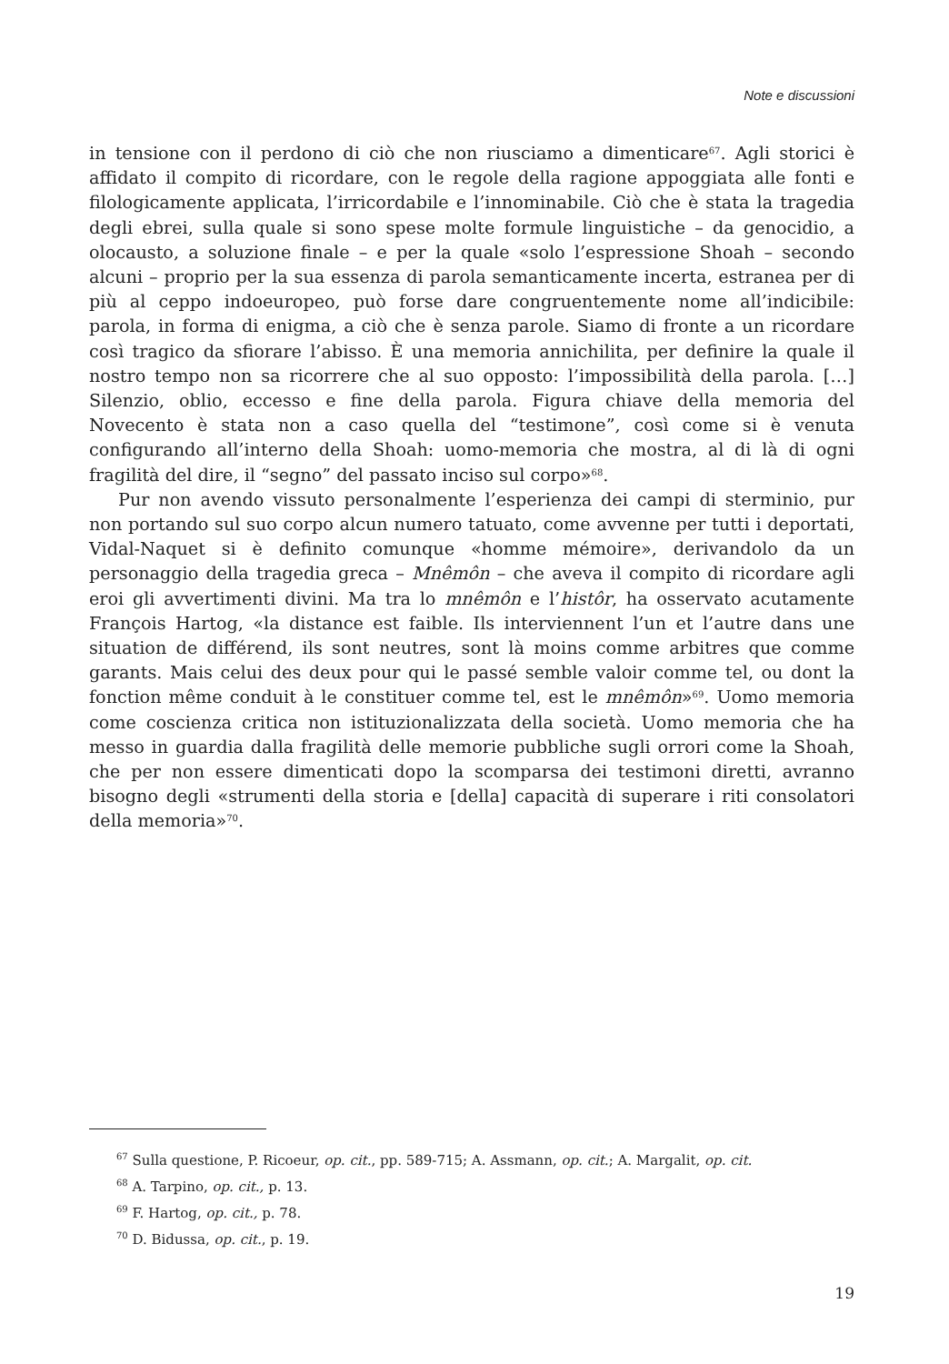Note e discussioni
in tensione con il perdono di ciò che non riusciamo a dimenticare<sup>67</sup>. Agli storici è affidato il compito di ricordare, con le regole della ragione appoggiata alle fonti e filologicamente applicata, l’irricordabile e l’innominabile. Ciò che è stata la tragedia degli ebrei, sulla quale si sono spese molte formule linguistiche – da genocidio, a olocausto, a soluzione finale – e per la quale «solo l’espressione Shoah – secondo alcuni – proprio per la sua essenza di parola semanticamente incerta, estranea per di più al ceppo indoeuropeo, può forse dare congruentemente nome all’indicibile: parola, in forma di enigma, a ciò che è senza parole. Siamo di fronte a un ricordare così tragico da sfiorare l’abisso. È una memoria annichilita, per definire la quale il nostro tempo non sa ricorrere che al suo opposto: l’impossibilità della parola. […] Silenzio, oblio, eccesso e fine della parola. Figura chiave della memoria del Novecento è stata non a caso quella del “testimone”, così come si è venuta configurando all’interno della Shoah: uomo-memoria che mostra, al di là di ogni fragilità del dire, il “segno” del passato inciso sul corpo»<sup>68</sup>.
Pur non avendo vissuto personalmente l’esperienza dei campi di sterminio, pur non portando sul suo corpo alcun numero tatuato, come avvenne per tutti i deportati, Vidal-Naquet si è definito comunque «homme mémoire», derivandolo da un personaggio della tragedia greca – Mnêmôn – che aveva il compito di ricordare agli eroi gli avvertimenti divini. Ma tra lo mnêmôn e l’histôr, ha osservato acutamente François Hartog, «la distance est faible. Ils interviennent l’un et l’autre dans une situation de différend, ils sont neutres, sont là moins comme arbitres que comme garants. Mais celui des deux pour qui le passé semble valoir comme tel, ou dont la fonction même conduit à le constituer comme tel, est le mnêmôn»<sup>69</sup>. Uomo memoria come coscienza critica non istituzionalizzata della società. Uomo memoria che ha messo in guardia dalla fragilità delle memorie pubbliche sugli orrori come la Shoah, che per non essere dimenticati dopo la scomparsa dei testimoni diretti, avranno bisogno degli «strumenti della storia e [della] capacità di superare i riti consolatori della memoria»<sup>70</sup>.
<sup>67</sup> Sulla questione, P. Ricoeur, op. cit., pp. 589-715; A. Assmann, op. cit.; A. Margalit, op. cit.
<sup>68</sup> A. Tarpino, op. cit., p. 13.
<sup>69</sup> F. Hartog, op. cit., p. 78.
<sup>70</sup> D. Bidussa, op. cit., p. 19.
19